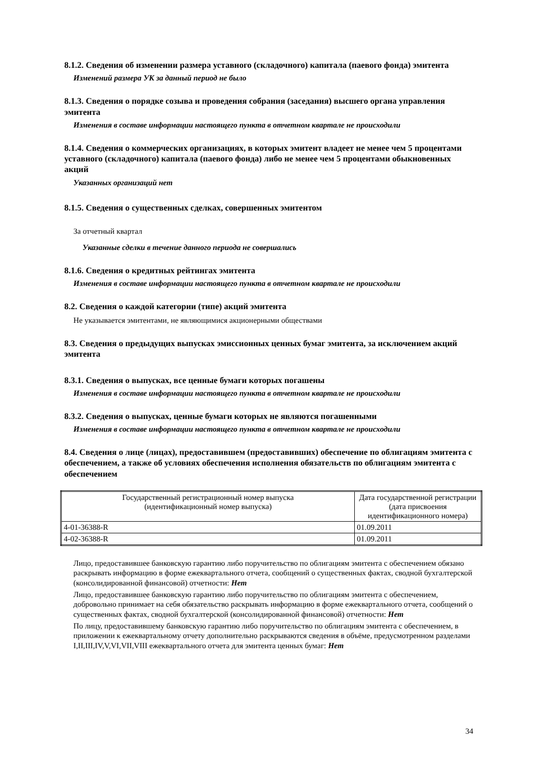8.1.2. Сведения об изменении размера уставного (складочного) капитала (паевого фонда) эмитента
Изменений размера УК за данный период не было
8.1.3. Сведения о порядке созыва и проведения собрания (заседания) высшего органа управления эмитента
Изменения в составе информации настоящего пункта в отчетном квартале не происходили
8.1.4. Сведения о коммерческих организациях, в которых эмитент владеет не менее чем 5 процентами уставного (складочного) капитала (паевого фонда) либо не менее чем 5 процентами обыкновенных акций
Указанных организаций нет
8.1.5. Сведения о существенных сделках, совершенных эмитентом
За отчетный квартал
Указанные сделки в течение данного периода не совершались
8.1.6. Сведения о кредитных рейтингах эмитента
Изменения в составе информации настоящего пункта в отчетном квартале не происходили
8.2. Сведения о каждой категории (типе) акций эмитента
Не указывается эмитентами, не являющимися акционерными обществами
8.3. Сведения о предыдущих выпусках эмиссионных ценных бумаг эмитента, за исключением акций эмитента
8.3.1. Сведения о выпусках, все ценные бумаги которых погашены
Изменения в составе информации настоящего пункта в отчетном квартале не происходили
8.3.2. Сведения о выпусках, ценные бумаги которых не являются погашенными
Изменения в составе информации настоящего пункта в отчетном квартале не происходили
8.4. Сведения о лице (лицах), предоставившем (предоставивших) обеспечение по облигациям эмитента с обеспечением, а также об условиях обеспечения исполнения обязательств по облигациям эмитента с обеспечением
| Государственный регистрационный номер выпуска (идентификационный номер выпуска) | Дата государственной регистрации (дата присвоения идентификационного номера) |
| 4-01-36388-R | 01.09.2011 |
| 4-02-36388-R | 01.09.2011 |
Лицо, предоставившее банковскую гарантию либо поручительство по облигациям эмитента с обеспечением обязано раскрывать информацию в форме ежеквартального отчета, сообщений о существенных фактах, сводной бухгалтерской (консолидированной финансовой) отчетности: Нет
Лицо, предоставившее банковскую гарантию либо поручительство по облигациям эмитента с обеспечением, добровольно принимает на себя обязательство раскрывать информацию в форме ежеквартального отчета, сообщений о существенных фактах, сводной бухгалтерской (консолидированной финансовой) отчетности: Нет
По лицу, предоставившему банковскую гарантию либо поручительство по облигациям эмитента с обеспечением, в приложении к ежеквартальному отчету дополнительно раскрываются сведения в объёме, предусмотренном разделами I,II,III,IV,V,VI,VII,VIII ежеквартального отчета для эмитента ценных бумаг: Нет
34